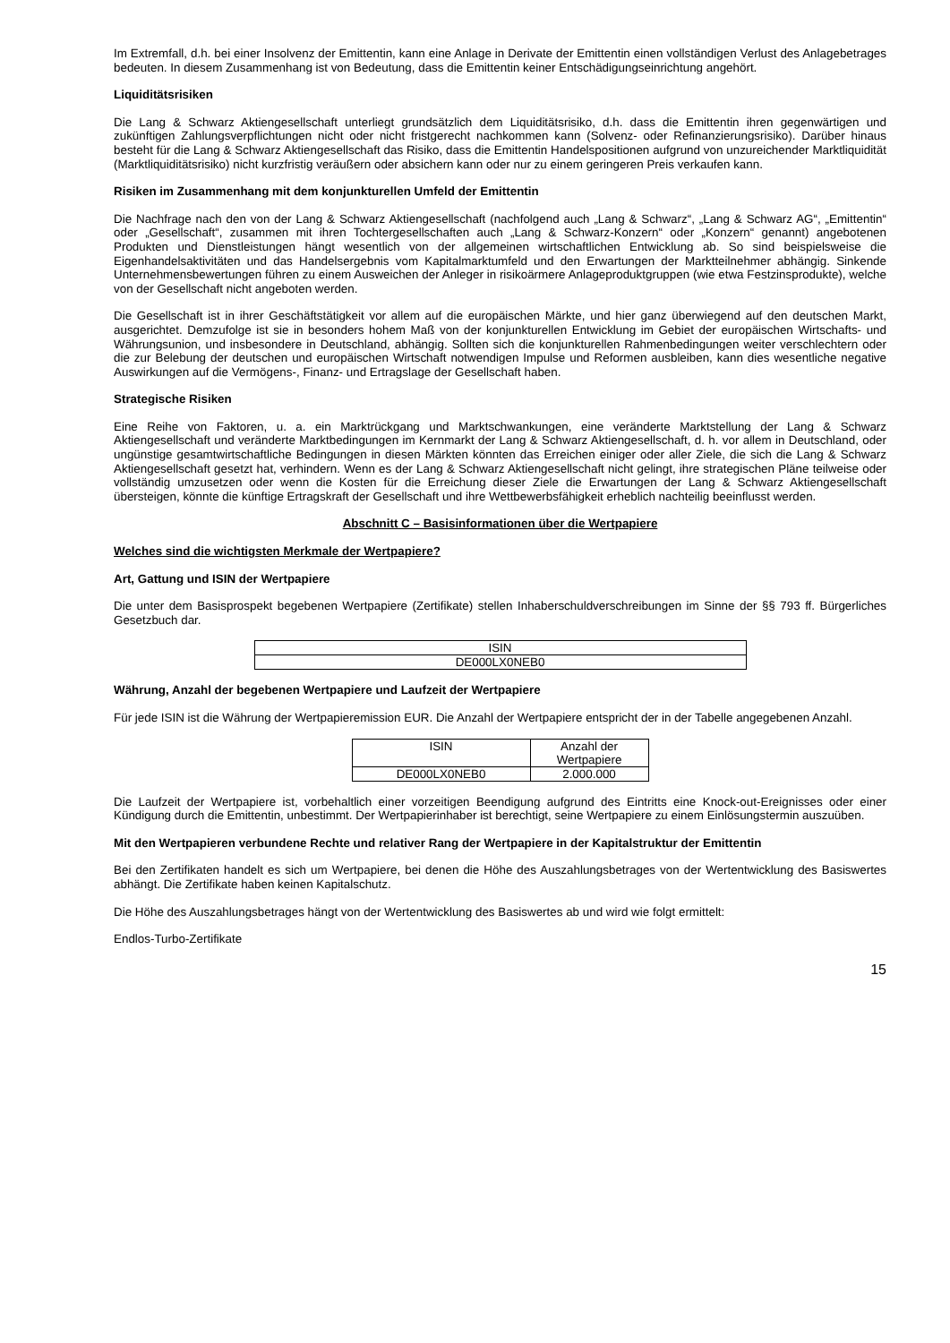Im Extremfall, d.h. bei einer Insolvenz der Emittentin, kann eine Anlage in Derivate der Emittentin einen vollständigen Verlust des Anlagebetrages bedeuten. In diesem Zusammenhang ist von Bedeutung, dass die Emittentin keiner Entschädigungseinrichtung angehört.
Liquiditätsrisiken
Die Lang & Schwarz Aktiengesellschaft unterliegt grundsätzlich dem Liquiditätsrisiko, d.h. dass die Emittentin ihren gegenwärtigen und zukünftigen Zahlungsverpflichtungen nicht oder nicht fristgerecht nachkommen kann (Solvenz- oder Refinanzierungsrisiko). Darüber hinaus besteht für die Lang & Schwarz Aktiengesellschaft das Risiko, dass die Emittentin Handelspositionen aufgrund von unzureichender Marktliquidität (Marktliquiditätsrisiko) nicht kurzfristig veräußern oder absichern kann oder nur zu einem geringeren Preis verkaufen kann.
Risiken im Zusammenhang mit dem konjunkturellen Umfeld der Emittentin
Die Nachfrage nach den von der Lang & Schwarz Aktiengesellschaft (nachfolgend auch „Lang & Schwarz“, „Lang & Schwarz AG“, „Emittentin“ oder „Gesellschaft“, zusammen mit ihren Tochtergesellschaften auch „Lang & Schwarz-Konzern“ oder „Konzern“ genannt) angebotenen Produkten und Dienstleistungen hängt wesentlich von der allgemeinen wirtschaftlichen Entwicklung ab. So sind beispielsweise die Eigenhandelsaktivitäten und das Handelsergebnis vom Kapitalmarktumfeld und den Erwartungen der Marktteilnehmer abhängig. Sinkende Unternehmensbewertungen führen zu einem Ausweichen der Anleger in risikoärmere Anlageproduktgruppen (wie etwa Festzinsprodukte), welche von der Gesellschaft nicht angeboten werden.
Die Gesellschaft ist in ihrer Geschäftstätigkeit vor allem auf die europäischen Märkte, und hier ganz überwiegend auf den deutschen Markt, ausgerichtet. Demzufolge ist sie in besonders hohem Maß von der konjunkturellen Entwicklung im Gebiet der europäischen Wirtschafts- und Währungsunion, und insbesondere in Deutschland, abhängig. Sollten sich die konjunkturellen Rahmenbedingungen weiter verschlechtern oder die zur Belebung der deutschen und europäischen Wirtschaft notwendigen Impulse und Reformen ausbleiben, kann dies wesentliche negative Auswirkungen auf die Vermögens-, Finanz- und Ertragslage der Gesellschaft haben.
Strategische Risiken
Eine Reihe von Faktoren, u. a. ein Marktrückgang und Marktschwankungen, eine veränderte Marktstellung der Lang & Schwarz Aktiengesellschaft und veränderte Marktbedingungen im Kernmarkt der Lang & Schwarz Aktiengesellschaft, d. h. vor allem in Deutschland, oder ungünstige gesamtwirtschaftliche Bedingungen in diesen Märkten könnten das Erreichen einiger oder aller Ziele, die sich die Lang & Schwarz Aktiengesellschaft gesetzt hat, verhindern. Wenn es der Lang & Schwarz Aktiengesellschaft nicht gelingt, ihre strategischen Pläne teilweise oder vollständig umzusetzen oder wenn die Kosten für die Erreichung dieser Ziele die Erwartungen der Lang & Schwarz Aktiengesellschaft übersteigen, könnte die künftige Ertragskraft der Gesellschaft und ihre Wettbewerbsfähigkeit erheblich nachteilig beeinflusst werden.
Abschnitt C – Basisinformationen über die Wertpapiere
Welches sind die wichtigsten Merkmale der Wertpapiere?
Art, Gattung und ISIN der Wertpapiere
Die unter dem Basisprospekt begebenen Wertpapiere (Zertifikate) stellen Inhaberschuldverschreibungen im Sinne der §§ 793 ff. Bürgerliches Gesetzbuch dar.
| ISIN |
| DE000LX0NEB0 |
Währung, Anzahl der begebenen Wertpapiere und Laufzeit der Wertpapiere
Für jede ISIN ist die Währung der Wertpapieremission EUR. Die Anzahl der Wertpapiere entspricht der in der Tabelle angegebenen Anzahl.
| ISIN | Anzahl der Wertpapiere |
| DE000LX0NEB0 | 2.000.000 |
Die Laufzeit der Wertpapiere ist, vorbehaltlich einer vorzeitigen Beendigung aufgrund des Eintritts eine Knock-out-Ereignisses oder einer Kündigung durch die Emittentin, unbestimmt. Der Wertpapierinhaber ist berechtigt, seine Wertpapiere zu einem Einlösungstermin auszuüben.
Mit den Wertpapieren verbundene Rechte und relativer Rang der Wertpapiere in der Kapitalstruktur der Emittentin
Bei den Zertifikaten handelt es sich um Wertpapiere, bei denen die Höhe des Auszahlungsbetrages von der Wertentwicklung des Basiswertes abhängt. Die Zertifikate haben keinen Kapitalschutz.
Die Höhe des Auszahlungsbetrages hängt von der Wertentwicklung des Basiswertes ab und wird wie folgt ermittelt:
Endlos-Turbo-Zertifikate
15